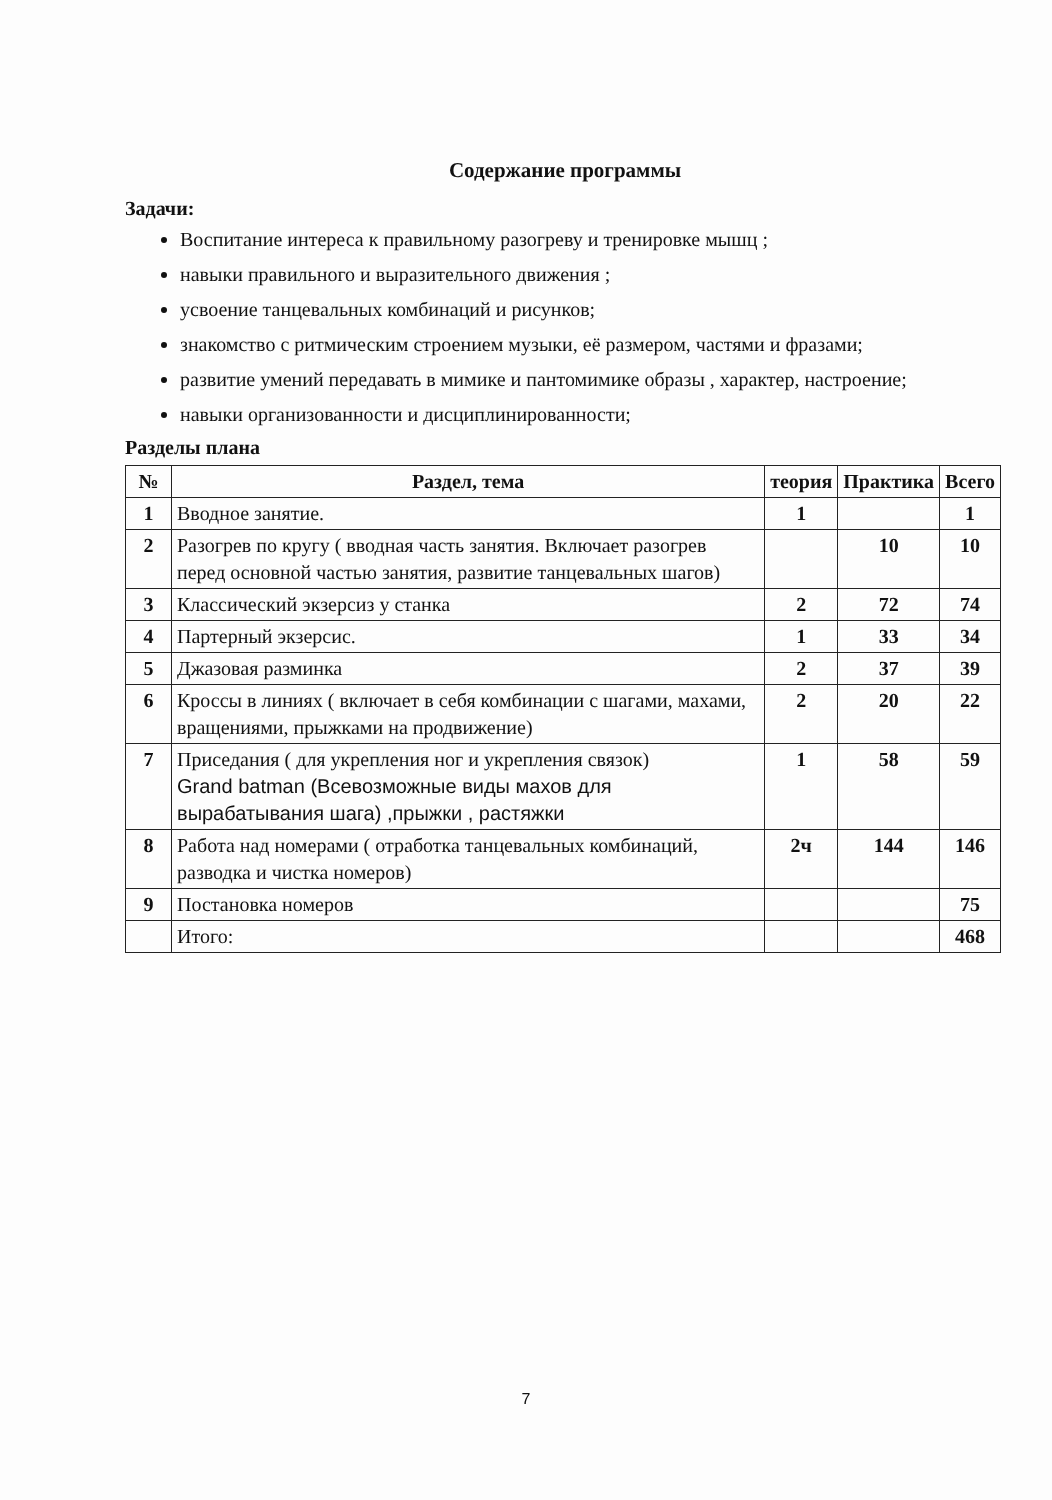Содержание программы
Задачи:
Воспитание интереса к правильному разогреву и тренировке мышц ;
навыки правильного и выразительного движения ;
усвоение танцевальных комбинаций и рисунков;
знакомство с ритмическим строением музыки, её размером, частями и фразами;
развитие умений передавать в мимике и пантомимике образы , характер, настроение;
навыки организованности и дисциплинированности;
Разделы плана
| № | Раздел, тема | теория | Практика | Всего |
| --- | --- | --- | --- | --- |
| 1 | Вводное занятие. | 1 | | 1 |
| 2 | Разогрев по кругу ( вводная часть занятия. Включает разогрев перед основной частью занятия, развитие танцевальных шагов) | | 10 | 10 |
| 3 | Классический экзерсиз у станка | 2 | 72 | 74 |
| 4 | Партерный экзерсис. | 1 | 33 | 34 |
| 5 | Джазовая разминка | 2 | 37 | 39 |
| 6 | Кроссы в линиях ( включает в себя комбинации с шагами, махами, вращениями, прыжками на продвижение) | 2 | 20 | 22 |
| 7 | Приседания ( для укрепления ног и укрепления связок) Grand batman (Всевозможные виды махов для вырабатывания шага) ,прыжки , растяжки | 1 | 58 | 59 |
| 8 | Работа над номерами ( отработка танцевальных комбинаций, разводка и чистка номеров) | 2ч | 144 | 146 |
| 9 | Постановка номеров | | | 75 |
| | Итого: | | | 468 |
7